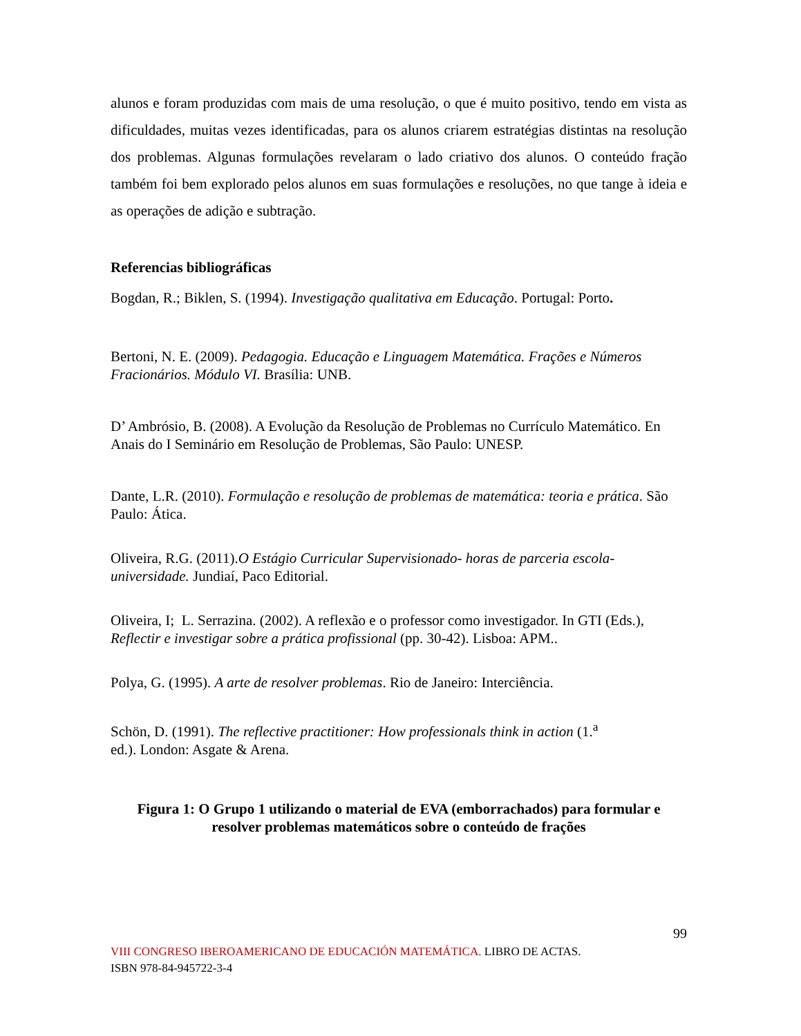alunos e foram produzidas com mais de uma resolução, o que é muito positivo, tendo em vista as dificuldades, muitas vezes identificadas, para os alunos criarem estratégias distintas na resolução dos problemas. Algunas formulações revelaram o lado criativo dos alunos. O conteúdo fração também foi bem explorado pelos alunos em suas formulações e resoluções, no que tange à ideia e as operações de adição e subtração.
Referencias bibliográficas
Bogdan, R.; Biklen, S. (1994). Investigação qualitativa em Educação. Portugal: Porto.
Bertoni, N. E. (2009). Pedagogia. Educação e Linguagem Matemática. Frações e Números Fracionários. Módulo VI. Brasília: UNB.
D’ Ambrósio, B. (2008). A Evolução da Resolução de Problemas no Currículo Matemático. En Anais do I Seminário em Resolução de Problemas, São Paulo: UNESP.
Dante, L.R. (2010). Formulação e resolução de problemas de matemática: teoria e prática. São Paulo: Ática.
Oliveira, R.G. (2011).O Estágio Curricular Supervisionado- horas de parceria escola-universidade. Jundiaí, Paco Editorial.
Oliveira, I; L. Serrazina. (2002). A reflexão e o professor como investigador. In GTI (Eds.), Reflectir e investigar sobre a prática profissional (pp. 30-42). Lisboa: APM..
Polya, G. (1995). A arte de resolver problemas. Rio de Janeiro: Interciência.
Schön, D. (1991). The reflective practitioner: How professionals think in action (1.<sup>a</sup>
ed.). London: Asgate & Arena.
Figura 1: O Grupo 1 utilizando o material de EVA (emborrachados) para formular e resolver problemas matemáticos sobre o conteúdo de frações
99
VIII CONGRESO IBEROAMERICANO DE EDUCACIÓN MATEMÁTICA. LIBRO DE ACTAS.
ISBN 978-84-945722-3-4